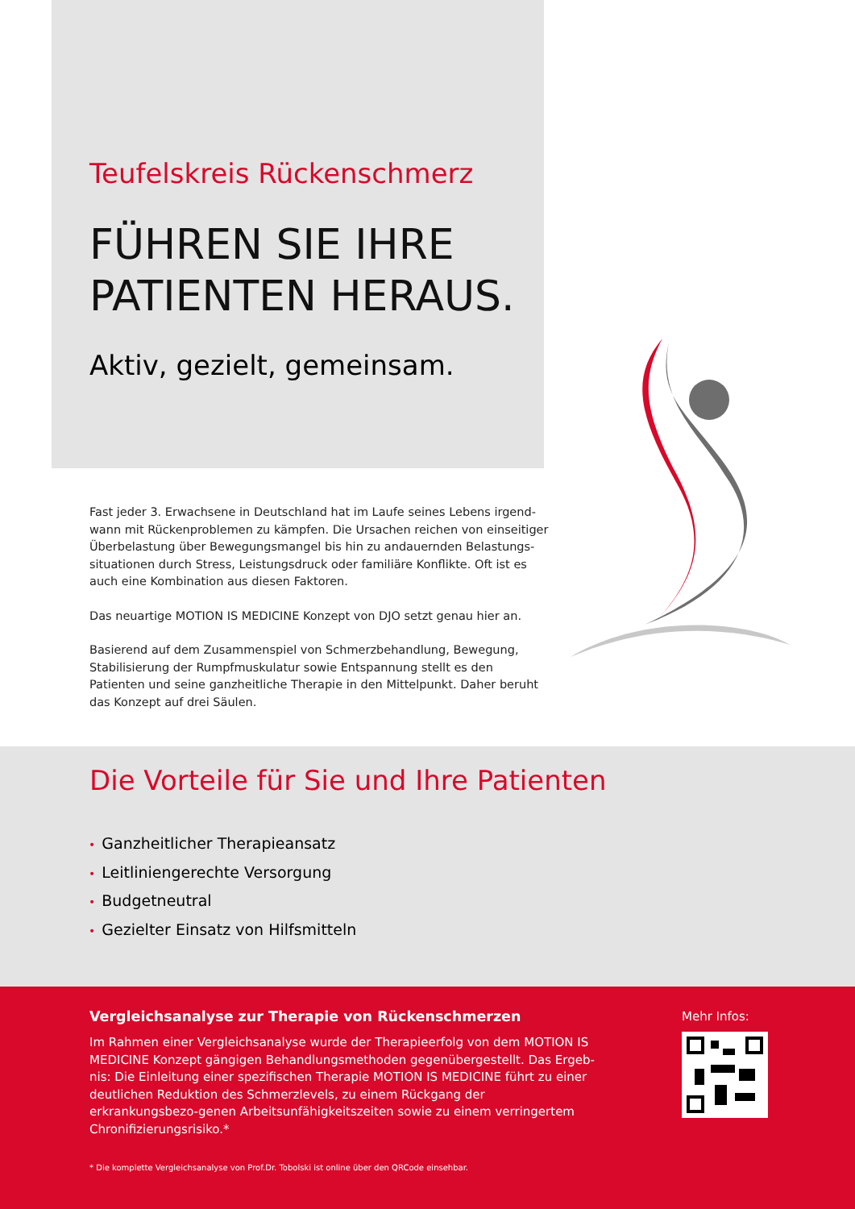Teufelskreis Rückenschmerz
FÜHREN SIE IHRE
PATIENTEN HERAUS.
Aktiv, gezielt, gemeinsam.
Fast jeder 3. Erwachsene in Deutschland hat im Laufe seines Lebens irgend-wann mit Rückenproblemen zu kämpfen. Die Ursachen reichen von einseitiger Überbelastung über Bewegungsmangel bis hin zu andauernden Belastungs-situationen durch Stress, Leistungsdruck oder familiäre Konflikte. Oft ist es auch eine Kombination aus diesen Faktoren.
Das neuartige MOTION IS MEDICINE Konzept von DJO setzt genau hier an.
Basierend auf dem Zusammenspiel von Schmerzbehandlung, Bewegung, Stabilisierung der Rumpfmuskulatur sowie Entspannung stellt es den Patienten und seine ganzheitliche Therapie in den Mittelpunkt. Daher beruht das Konzept auf drei Säulen.
Die Vorteile für Sie und Ihre Patienten
• Ganzheitlicher Therapieansatz
• Leitliniengerechte Versorgung
• Budgetneutral
• Gezielter Einsatz von Hilfsmitteln
Vergleichsanalyse zur Therapie von Rückenschmerzen
Im Rahmen einer Vergleichsanalyse wurde der Therapieerfolg von dem MOTION IS MEDICINE Konzept gängigen Behandlungsmethoden gegenübergestellt. Das Ergeb-nis: Die Einleitung einer spezifischen Therapie MOTION IS MEDICINE führt zu einer deutlichen Reduktion des Schmerzlevels, zu einem Rückgang der erkrankungsbezo-genen Arbeitsunfähigkeitszeiten sowie zu einem verringertem Chronifizierungsrisiko.*
* Die komplette Vergleichsanalyse von Prof.Dr. Tobolski ist online über den QRCode einsehbar.
Mehr Infos: